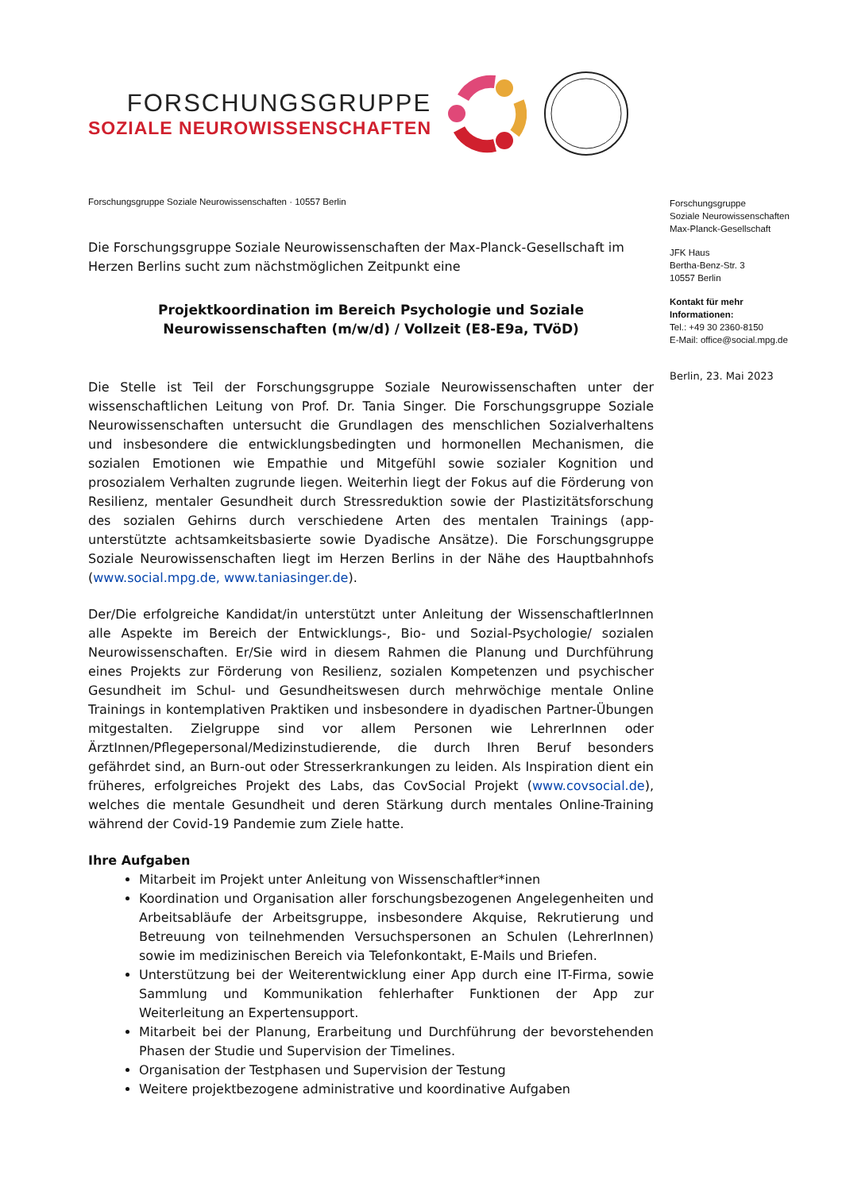FORSCHUNGSGRUPPE
SOZIALE NEUROWISSENSCHAFTEN
Forschungsgruppe Soziale Neurowissenschaften · 10557 Berlin
Die Forschungsgruppe Soziale Neurowissenschaften der Max-Planck-Gesellschaft im Herzen Berlins sucht zum nächstmöglichen Zeitpunkt eine
Projektkoordination im Bereich Psychologie und Soziale Neurowissenschaften (m/w/d) / Vollzeit (E8-E9a, TVöD)
Die Stelle ist Teil der Forschungsgruppe Soziale Neurowissenschaften unter der wissenschaftlichen Leitung von Prof. Dr. Tania Singer. Die Forschungsgruppe Soziale Neurowissenschaften untersucht die Grundlagen des menschlichen Sozialverhaltens und insbesondere die entwicklungsbedingten und hormonellen Mechanismen, die sozialen Emotionen wie Empathie und Mitgefühl sowie sozialer Kognition und prosozialem Verhalten zugrunde liegen. Weiterhin liegt der Fokus auf die Förderung von Resilienz, mentaler Gesundheit durch Stressreduktion sowie der Plastizitätsforschung des sozialen Gehirns durch verschiedene Arten des mentalen Trainings (app-unterstützte achtsamkeitsbasierte sowie Dyadische Ansätze). Die Forschungsgruppe Soziale Neurowissenschaften liegt im Herzen Berlins in der Nähe des Hauptbahnhofs (www.social.mpg.de, www.taniasinger.de).
Der/Die erfolgreiche Kandidat/in unterstützt unter Anleitung der WissenschaftlerInnen alle Aspekte im Bereich der Entwicklungs-, Bio- und Sozial-Psychologie/ sozialen Neurowissenschaften. Er/Sie wird in diesem Rahmen die Planung und Durchführung eines Projekts zur Förderung von Resilienz, sozialen Kompetenzen und psychischer Gesundheit im Schul- und Gesundheitswesen durch mehrwöchige mentale Online Trainings in kontemplativen Praktiken und insbesondere in dyadischen Partner-Übungen mitgestalten. Zielgruppe sind vor allem Personen wie LehrerInnen oder ÄrztInnen/Pflegepersonal/Medizinstudierende, die durch Ihren Beruf besonders gefährdet sind, an Burn-out oder Stresserkrankungen zu leiden. Als Inspiration dient ein früheres, erfolgreiches Projekt des Labs, das CovSocial Projekt (www.covsocial.de), welches die mentale Gesundheit und deren Stärkung durch mentales Online-Training während der Covid-19 Pandemie zum Ziele hatte.
Ihre Aufgaben
Mitarbeit im Projekt unter Anleitung von Wissenschaftler*innen
Koordination und Organisation aller forschungsbezogenen Angelegenheiten und Arbeitsabläufe der Arbeitsgruppe, insbesondere Akquise, Rekrutierung und Betreuung von teilnehmenden Versuchspersonen an Schulen (LehrerInnen) sowie im medizinischen Bereich via Telefonkontakt, E-Mails und Briefen.
Unterstützung bei der Weiterentwicklung einer App durch eine IT-Firma, sowie Sammlung und Kommunikation fehlerhafter Funktionen der App zur Weiterleitung an Expertensupport.
Mitarbeit bei der Planung, Erarbeitung und Durchführung der bevorstehenden Phasen der Studie und Supervision der Timelines.
Organisation der Testphasen und Supervision der Testung
Weitere projektbezogene administrative und koordinative Aufgaben
Forschungsgruppe
Soziale Neurowissenschaften
Max-Planck-Gesellschaft
JFK Haus
Bertha-Benz-Str. 3
10557 Berlin
Kontakt für mehr Informationen:
Tel.: +49 30 2360-8150
E-Mail: office@social.mpg.de
Berlin, 23. Mai 2023